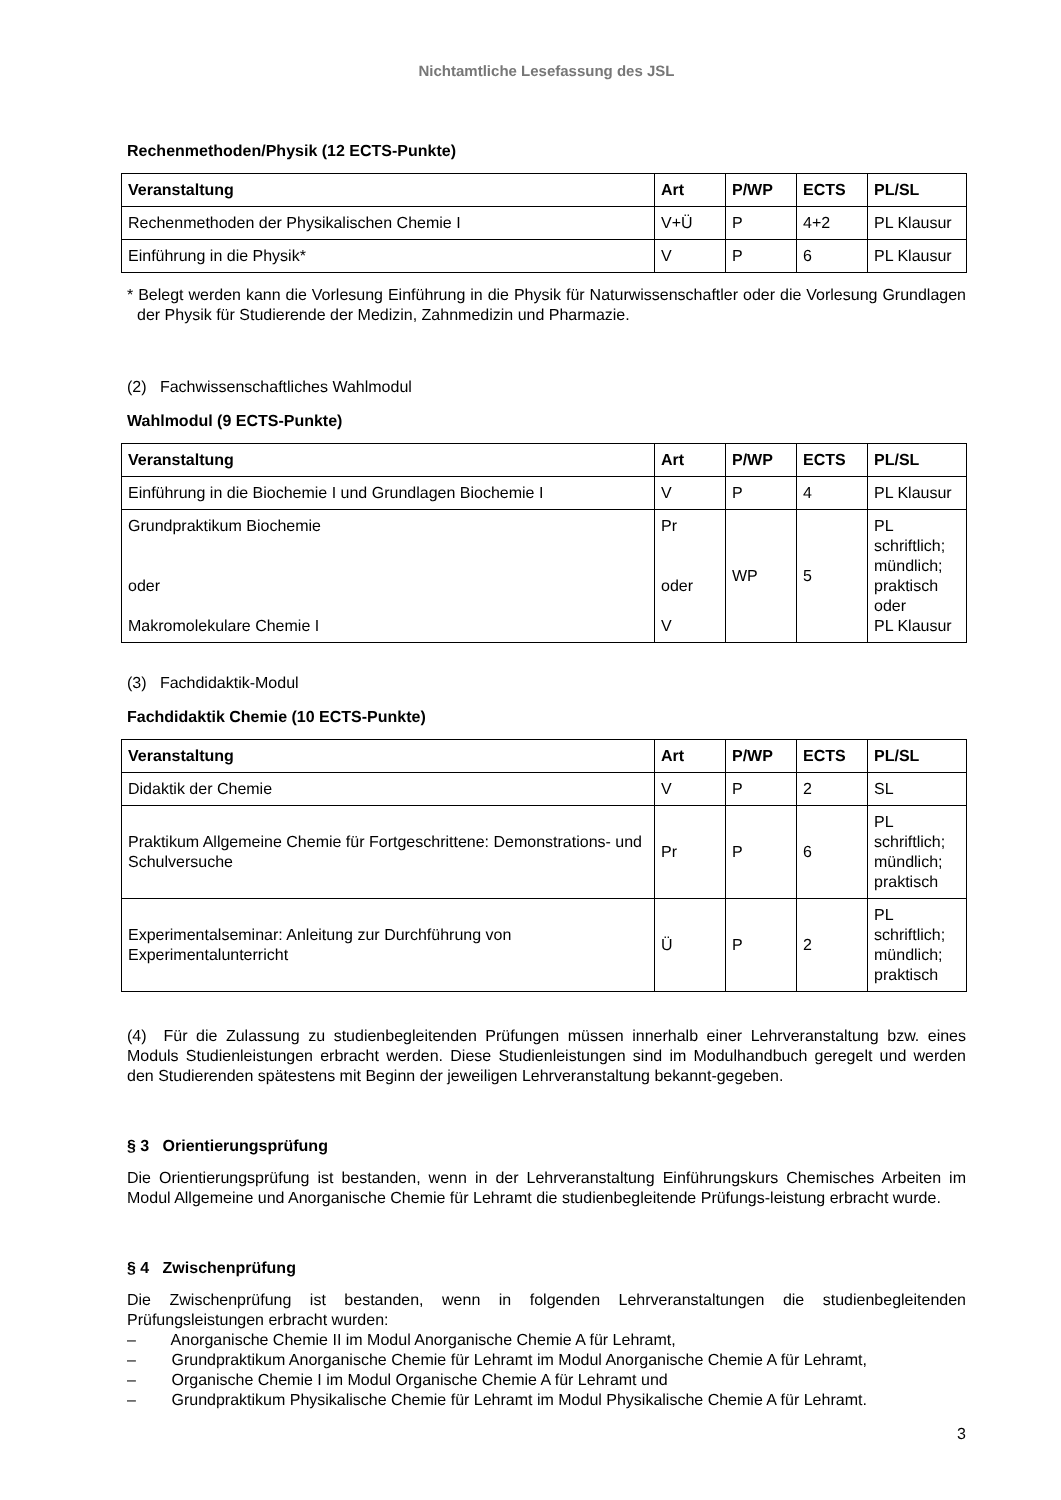Nichtamtliche Lesefassung des JSL
Rechenmethoden/Physik (12 ECTS-Punkte)
| Veranstaltung | Art | P/WP | ECTS | PL/SL |
| --- | --- | --- | --- | --- |
| Rechenmethoden der Physikalischen Chemie I | V+Ü | P | 4+2 | PL Klausur |
| Einführung in die Physik* | V | P | 6 | PL Klausur |
* Belegt werden kann die Vorlesung Einführung in die Physik für Naturwissenschaftler oder die Vorlesung Grundlagen der Physik für Studierende der Medizin, Zahnmedizin und Pharmazie.
(2) Fachwissenschaftliches Wahlmodul
Wahlmodul (9 ECTS-Punkte)
| Veranstaltung | Art | P/WP | ECTS | PL/SL |
| --- | --- | --- | --- | --- |
| Einführung in die Biochemie I und Grundlagen Biochemie I | V | P | 4 | PL Klausur |
| Grundpraktikum Biochemie oder Makromolekulare Chemie I | Pr oder V | WP | 5 | PL schriftlich; mündlich; praktisch oder PL Klausur |
(3) Fachdidaktik-Modul
Fachdidaktik Chemie (10 ECTS-Punkte)
| Veranstaltung | Art | P/WP | ECTS | PL/SL |
| --- | --- | --- | --- | --- |
| Didaktik der Chemie | V | P | 2 | SL |
| Praktikum Allgemeine Chemie für Fortgeschrittene: Demonstrations- und Schulversuche | Pr | P | 6 | PL schriftlich; mündlich; praktisch |
| Experimentalseminar: Anleitung zur Durchführung von Experimentalunterricht | Ü | P | 2 | PL schriftlich; mündlich; praktisch |
(4) Für die Zulassung zu studienbegleitenden Prüfungen müssen innerhalb einer Lehrveranstaltung bzw. eines Moduls Studienleistungen erbracht werden. Diese Studienleistungen sind im Modulhandbuch geregelt und werden den Studierenden spätestens mit Beginn der jeweiligen Lehrveranstaltung bekannt-gegeben.
§ 3 Orientierungsprüfung
Die Orientierungsprüfung ist bestanden, wenn in der Lehrveranstaltung Einführungskurs Chemisches Arbeiten im Modul Allgemeine und Anorganische Chemie für Lehramt die studienbegleitende Prüfungs-leistung erbracht wurde.
§ 4 Zwischenprüfung
Die Zwischenprüfung ist bestanden, wenn in folgenden Lehrveranstaltungen die studienbegleitenden Prüfungsleistungen erbracht wurden:
– Anorganische Chemie II im Modul Anorganische Chemie A für Lehramt,
– Grundpraktikum Anorganische Chemie für Lehramt im Modul Anorganische Chemie A für Lehramt,
– Organische Chemie I im Modul Organische Chemie A für Lehramt und
– Grundpraktikum Physikalische Chemie für Lehramt im Modul Physikalische Chemie A für Lehramt.
3